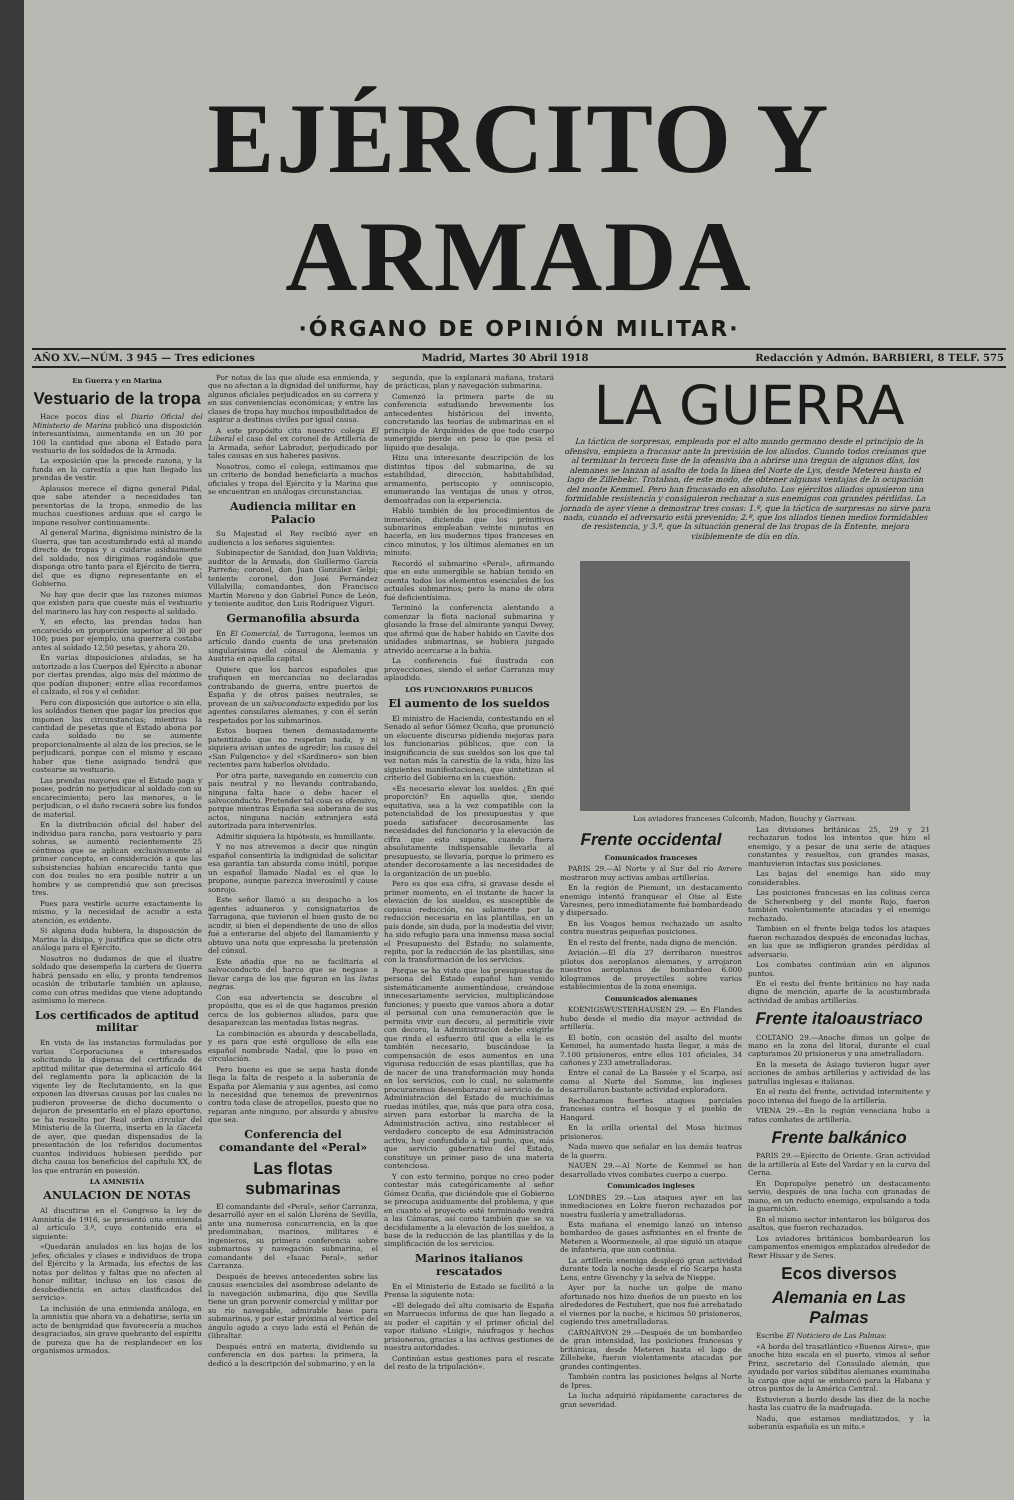EJÉRCITO Y ARMADA
·ÓRGANO DE OPINIÓN MILITAR·
AÑO XV.—NÚM. 3 945 — Tres ediciones Madrid, Martes 30 Abril 1918 Redacción y Admón. BARBIERI, 8 TELF. 575
En Guerra y en Marina
Vestuario de la tropa
Hace pocos días el Diario Oficial del Ministerio de Marina publicó una disposición interesantísima, aumentando en un 30 por 100 la cantidad que abona el Estado para vestuario de los soldados de la Armada.
La exposición que la precede razona, y la funda en la carestía a que han llegado las prendas de vestir.
Aplausos merece el digno general Pidal, que sabe atender a necesidades tan perentorias de la tropa, enmedio de las muchas cuestiones arduas que el cargo le impone resolver continuamente.
Al general Marina, dignísimo ministro de la Guerra, que tan acostumbrado está al mando directo de tropas y a cuidarse asiduamente del soldado, nos dirigimos rogándole que disponga otro tanto para el Ejército de tierra, del que es digno representante en el Gobierno.
No hay que decir que las razones mismas que existen para que cueste más el vestuario del marinero las hay con respecto al soldado.
Y, en efecto, las prendas todas han encarecido en proporción superior al 30 por 100; pues por ejemplo, una guerrera costaba antes al soldado 12,50 pesetas, y ahora 20.
En varias disposiciones aisladas, se ha autorizado a los Cuerpos del Ejército a abonar por ciertas prendas, algo más del máximo de que podían disponer; entre ellas recordamos el calzado, el ros y el ceñidor.
Pero con disposición que autorice o sin ella, los soldados tienen que pagar los precios que imponen las circunstancias; mientras la cantidad de pesetas que el Estado abona por cada soldado no se aumente proporcionalmente al alza de los precios, se le perjudicará, porque con el mismo y escaso haber que tiene asignado tendrá que costearse su vestuario.
Las prendas mayores que el Estado paga y posee, podrán no perjudicar al soldado con su encarecimiento; pero las menores, o le perjudican, o el daño recaerá sobre los fondos de material.
En la distribución oficial del haber del individuo para rancho, para vestuario y para sobras, se aumentó recientemente 25 céntimos que se aplican exclusivamente al primer concepto, en consideración a que las subsistencias habían encarecido tanto que con dos reales no era posible nutrir a un hombre y se comprendió que son precisos tres.
Pues para vestirle ocurre exactamente lo mismo, y la necesidad de acudir a esta atención, es evidente.
Si alguna duda hubiera, la disposición de Marina la disipa, y justifica que se dicte otra análoga para el Ejército.
Nosotros no dudamos de que el ilustre soldado que desempeña la cartera de Guerra habrá pensado en ello, y pronto tendremos ocasión de tributarle también un aplauso, como con otras medidas que viene adoptando asimismo lo merece.
Los certificados de aptitud militar
En vista de las instancias formuladas por varias Corporaciones e interesados solicitando la dispensa del certificado de aptitud militar que determina el artículo 464 del reglamento para la aplicación de la vigente ley de Reclutamiento, en la que exponen las diversas causas por las cuales no pudieron proveerse de dicho documento o dejaron de presentarlo en el plazo oportuno, se ha resuelto por Real orden circular del Ministerio de la Guerra, inserta en la Gaceta de ayer, que quedan dispensados de la presentación de los referidos documentos cuantos individuos hubiesen perdido por dicha causa los beneficios del capítulo XX, de los que entrarán en posesión.
LA AMNISTÍA
ANULACION DE NOTAS
Al discutirse en el Congreso la ley de Amnistía de 1916, se presentó una enmienda al artículo 3.º, cuyo contenido era el siguiente:
«Quedarán anulados en las hojas de los jefes, oficiales y clases e individuos de tropa del Ejército y la Armada, los efectos de las notas por delitos y faltas que no afecten al honor militar, incluso en los casos de desobediencia en actos clasificados del servicio».
La inclusión de una enmienda análoga, en la amnistía que ahora va a debatirse, sería un acto de benignidad que favorecería a muchos desgraciados, sin grave quebranto del espíritu de pureza que ha de resplandecer en los organismos armados.
Por notas de las que alude esa enmienda, y que no afectan a la dignidad del uniforme, hay algunos oficiales perjudicados en su carrera y en sus conveniencias económicas; y entre las clases de tropa hay muchos imposibilitados de aspirar a destinos civiles por igual causa.
A este propósito cita nuestro colega El Liberal el caso del ex coronel de Artillería de la Armada, señor Labrador, perjudicado por tales causas en sus haberes pasivos.
Nosotros, como el colega, estimamos que un criterio de bondad beneficiaría a muchos oficiales y tropa del Ejército y la Marina que se encuentran en análogas circunstancias.
Audiencia militar en Palacio
Su Majestad el Rey recibió ayer en audiencia a los señores siguientes:
Subinspector de Sanidad, don Juan Valdivia; auditor de la Armada, don Guillermo García Parreño; coronel, don Juan González Gelpi; teniente coronel, don José Fernández Villalvilla; comandantes, don Francisco Martín Moreno y don Gabriel Ponce de León, y teniente auditor, don Luis Rodríguez Viguri.
Germanofilia absurda
En El Comercial, de Tarragona, leemos un artículo dando cuenta de una pretensión singularísima del cónsul de Alemania y Austria en aquella capital.
Quiere que los barcos españoles que trafiquen en mercancías no declaradas contrabando de guerra, entre puertos de España y de otros países neutrales, se provean de un salvoconducto expedido por los agentes consulares alemanes, y con él serán respetados por los submarinos.
Estos buques tienen demasiadamente patentizado que no respetan nada, y ni siquiera avisan antes de agredir; los casos del «San Fulgencio» y del «Sardinero» son bien recientes para haberlos olvidado.
Por otra parte, navegando en comercio con país neutral y no llevando contrabando, ninguna falta hace o debe hacer el salvoconducto. Pretender tal cosa es ofensivo, porque mientras España sea soberana de sus actos, ninguna nación extranjera está autorizada para intervenirlos.
Admitir siquiera la hipótesis, es humillante.
Y no nos atrevemos a decir que ningún español consentiría la indignidad de solicitar esa garantía tan absurda como inútil, porque un español llamado Nadal es el que lo propone, aunque parezca inverosímil y cause sonrojo.
Este señor llamó a su despacho a los agentes aduaneros y consignatarios de Tarragona, que tuvieron el buen gusto de no acudir, si bien el dependiente de uno de ellos fué a enterarse del objeto del llamamiento y obtuvo una nota que expresaba la pretensión del cónsul.
Este añadía que no se facilitaría el salvoconducto del barco que se negase a llevar carga de los que figuran en las listas negras.
Con esa advertencia se descubre el propósito, que es el de que hagamos presión cerca de los gobiernos aliados, para que desaparezcan las mentadas listas negras.
La combinación es absurda y descabellada, y es para que esté orgulloso de ella ese español nombrado Nadal, que lo puso en circulación.
Pero bueno es que se sepa hasta donde llega la falta de respeto a la soberanía de España por Alemania y sus agentes, así como la necesidad que tenemos de prevenirnos contra toda clase de atropellos, puesto que no reparan ante ninguno, por absurdo y abusivo que sea.
Conferencia del comandante del «Peral»
Las flotas submarinas
El comandante del «Peral», señor Carranza, desarrolló ayer en el salón Lloréns de Sevilla, ante una numerosa concurrencia, en la que predominaban, marinos, militares é ingenieros, su primera conferencia sobre submarinos y navegación submarina, el comandante del «Isaac Peral», señor Carranza.
Después de breves antecedentes sobre las causas esenciales del asombroso adelanto de la navegación submarina, dijo que Sevilla tiene un gran porvenir comercial y militar por su río navegable, admirable base para submarinos, y por estar próxima al vértice del ángulo agudo a cuyo lado está el Peñón de Gibraltar.
Después entró en materia, dividiendo su conferencia en dos partes: la primera, la dedicó a la descripción del submarino, y en la
segunda, que la explanará mañana, tratará de prácticas, plan y navegación submarina.
Comenzó la primera parte de su conferencia estudiando brevemente los antecedentes históricos del invento, concretando las teorías de submarinas en el principio de Arquímides de que todo cuerpo sumergido pierde en peso lo que pesa el líquido que desaloja.
Hizo una interesante descripción de los distintos tipos del submarino, de su estabilidad, dirección, habitabilidad, armamento, periscopio y omniscopio, enumerando las ventajas de unos y otros, demostradas con la experiencia.
Habló también de los procedimientos de inmersión, diciendo que los primitivos submarinos empleaban veinte minutos en hacerla, en los modernos tipos franceses en cinco minutos, y los últimos alemanes en un minuto.
Recordó el submarino «Peral», afirmando que en este sumergible se habían tenido en cuenta todos los elementos esenciales de los actuales submarinos; pero la mano de obra fué deficientísima.
Terminó la conferencia alentando a comenzar la flota nacional submarina y glosando la frase del almirante yanqui Devey, que afirmó que de haber habido en Cavite dos unidades submarinas, se hubiera juzgado atrevido acercarse a la bahía.
La conferencia fué ilustrada con proyecciones, siendo el señor Carranza muy aplaudido.
LOS FUNCIONARIOS PUBLICOS
El aumento de los sueldos
El ministro de Hacienda, contestando en el Senado al señor Gómez Ocaña, que pronunció un elocuente discurso pidiendo mejoras para los funcionarios públicos, que con la insignificancia de sus sueldos son los que tal vez notan más la carestía de la vida, hizo las siguientes manifestaciones, que sintetizan el criterio del Gobierno en la cuestión:
«Es necesario elevar los sueldos. ¿En qué proporción? En aquella que, siendo equitativa, sea a la vez compatible con la potencialidad de los presupuestos y que pueda satisfacer decorosamente las necesidades del funcionario y la elevación de cifra que esto supone, cuando fuera absolutamente indispensable llevarla al presupuesto, se llevaría, porque lo primero es atender decorosamente a las necesidades de la organización de un pueblo.
Pero es que esa cifra, si gravase desde el primer momento, en el instante de hacer la elevación de los sueldos, es susceptible de copiosa reducción, no solamente por la reducción necesaria en las plantillas, en un país donde, sin duda, por la modestia del vivir, ha sido refugio para una inmensa masa social el Presupuesto del Estado; no solamente, repito, por la reducción de las plantillas, sino con la transformación de los servicios.
Porque se ha visto que los presupuestos de persona del Estado español han venido sistemáticamente aumentándose, creándose innecesariamente servicios, multiplicándose funciones; y puesto que vamos ahora a dotar al personal con una remuneración que le permita vivir con decoro, al permitirle vivir con decoro, la Administración debe exigirle que rinda el esfuerzo útil que a ella le es también necesario, buscándose la compensación de esos aumentos en una vigorosa reducción de esas plantillas, que ha de nacer de una transformación muy honda en los servicios, con lo cual, no solamente procuraremos desembarazar el servicio de la Administración del Estado de muchísimas ruedas inútiles, que, más que para otra cosa, sirven para estorbar la marcha de la Administración activa, sino restablecer el verdadero concepto de esa Administración activa, hoy confundido a tal punto, que, más que servicio gubernativo del Estado, constituye un primer paso de una materia contenciosa.
Y con esto termino, porque no creo poder contestar más categóricamente al señor Gómez Ocaña, que diciéndole que el Gobierno se preocupa asiduamente del problema, y que en cuanto el proyecto esté terminado vendrá a las Cámaras, así como también que se va decididamente a la elevación de los sueldos, a base de la reducción de las plantillas y de la simplificación de los servicios.
Marinos italianos rescatados
En el Ministerio de Estado se facilitó a la Prensa la siguiente nota:
«El delegado del alto comisario de España en Marruecos informa de que han llegado a su poder el capitán y el primer oficial del vapor italiano «Luigi», náufragos y hechos prisioneros, gracias a las activas gestiones de nuestra autoridades.
Continúan estas gestiones para el rescate del resto de la tripulación».
LA GUERRA
La táctica de sorpresas, empleada por el alto mando germano desde el principio de la ofensiva, empieza a fracasar ante la previsión de los aliados. Cuando todos creíamos que al terminar la tercera fase de la ofensiva iba a abrirse una tregua de algunos días, los alemanes se lanzan al asalto de toda la línea del Norte de Lys, desde Metereu hasta el lago de Zillebekc. Trataban, de este modo, de obtener algunas ventajas de la ocupación del monte Kemmel. Pero han fracasado en absoluto. Los ejércitos aliados opusieron una formidable resistencia y consiguieron rechazar a sus enemigos con grandes pérdidas. La jornada de ayer viene a demostrar tres cosas: 1.º, que la táctica de sorpresas no sirve para nada, cuando el adversario está prevenido; 2.º, que los aliados tienen medios formidables de resistencia, y 3.º, que la situación general de las tropas de la Entente, mejora visiblemente de día en día.
Los aviadores franceses Colcomb, Madon, Bouchy y Garreau.
Frente occidental
Comunicados franceses
PARIS 29.—Al Norte y al Sur del río Avrere mostraron muy activas ambas artillerías.
En la región de Piemont, un destacamento enemigo intentó franquear el Oise al Este Varesnes, pero inmediatamente fué bombardeado y dispersado.
En los Vosgos hemos rechazado un asalto contra nuestras pequeñas posiciones.
En el resto del frente, nada digno de mención.
Aviación.—El día 27 derribaron nuestros pilotos dos aeroplanos alemanes, y arrojaron nuestros aeroplanos de bombardeo 6.000 kilogramos de proyectiles sobre varios establecimientos de la zona enemiga.
Comunicados alemanes
KOENIGSWUSTERHAUSEN 29. — En Flandes hubo desde el medio día mayor actividad de artillería.
El botín, con ocasión del asalto del monte Kemmel, ha aumentado hasta llegar, a más de 7.100 prisioneros, entre ellos 101 oficiales, 34 cañones y 233 ametralladoras.
Entre el canal de La Bassée y el Scarpa, así como al Norte del Somme, los ingleses desarrollaron bastante actividad exploradora.
Rechazamos fuertes ataques parciales franceses contra el bosque y el pueblo de Hangard.
En la orilla oriental del Mosa hicimos prisioneros.
Nada nuevo que señalar en los demás teatros de la guerra.
NAUEN 29.—Al Norte de Kemmel se han desarrollado vivos combates cuerpo a cuerpo.
Comunicados ingleses
LONDRES 29.—Los ataques ayer en las inmediaciones en Lokre fueron rechazados por nuestra fusilería y ametralladoras.
Esta mañana el enemigo lanzó un intenso bombardeo de gases asfixiantes en el frente de Meteren a Woormezeele, al que siguió un ataque de infantería, que aun continúa.
La artillería enemiga desplegó gran actividad durante toda la noche desde el río Scarpa hasta Lens, entre Givenchy y la selva de Nieppe.
Ayer por la noche un golpe de mano afortunado nos hizo dueños de un puesto en los alrededores de Festubert, que nos fué arrebatado el viernes por la noche, e hicimos 50 prisioneros, cogiendo tres ametralladoras.
CARNARVON 29.—Después de un bombardeo de gran intensidad, las posiciones francesas y británicas, desde Meteren hasta el lago de Zillebeke, fueron violentamente atacadas por grandes contingentes.
También contra las posiciones belgas al Norte de Ipres.
La lucha adquirió rápidamente caracteres de gran severidad.
Las divisiones británicas 25, 29 y 21 rechazaron todos los intentos que hizo el enemigo, y a pesar de una serie de ataques constantes y resueltos, con grandes masas, mantuvieron intactas sus posiciones.
Las bajas del enemigo han sido muy considerables.
Las posiciones francesas en las colinas cerca de Scherenberg y del monte Rojo, fueron también violentamente atacadas y el enemigo rechazado.
Tambien en el frente belga todos los ataques fueron rechazados después de enconadas luchas, en las que se infligieron grandes pérdidas al adversario.
Los combates continúan aún en algunos puntos.
En el resto del frente británico no hay nada digno de mención, aparte de la acostumbrada actividad de ambas artillerías.
Frente italoaustriaco
COLTANO 29.—Anoche dimos un golpe de mano en la zona del litoral, durante el cual capturamos 20 prisioneros y una ametralladora.
En la meseta de Asiago tuvieron lugar ayer acciones de ambas artillerías y actividad de las patrullas inglesas e italianas.
En el resto del frente, actividad intermitente y poco intensa del fuego de la artillería.
VIENA 29.—En la región veneciana hubo a ratos combates de artillería.
Frente balkánico
PARIS 29.—Ejército de Oriente. Gran actividad de la artillería al Este del Vardar y en la curva del Cerna.
En Dopropolye penetró un destacamento servio, después de una lucha con granadas de mano, en un reducto enemigo, expulsando a toda la guarnición.
En el mismo sector intentaron los búlgaros dos asaltos, que fueron rechazados.
Los aviadores británicos bombardearon los campamentos enemigos emplazados alrededor de Rewr Hissar y de Seres.
Ecos diversos
Alemania en Las Palmas
Escribe El Noticiero de Las Palmas:
«A bordo del trasatlántico «Buenos Aires», que anoche hizo escala en el puerto, vimos al señor Prinz, secretario del Consulado alemán, que ayudado por varios súbditos alemanes examinaba la carga que aquí se embarcó para la Habana y otros puntos de la América Central.
Estuvieron a bordo desde las diez de la noche hasta las cuatro de la madrugada.
Nada, que estamos mediatizados, y la soberanía española es un mito.»